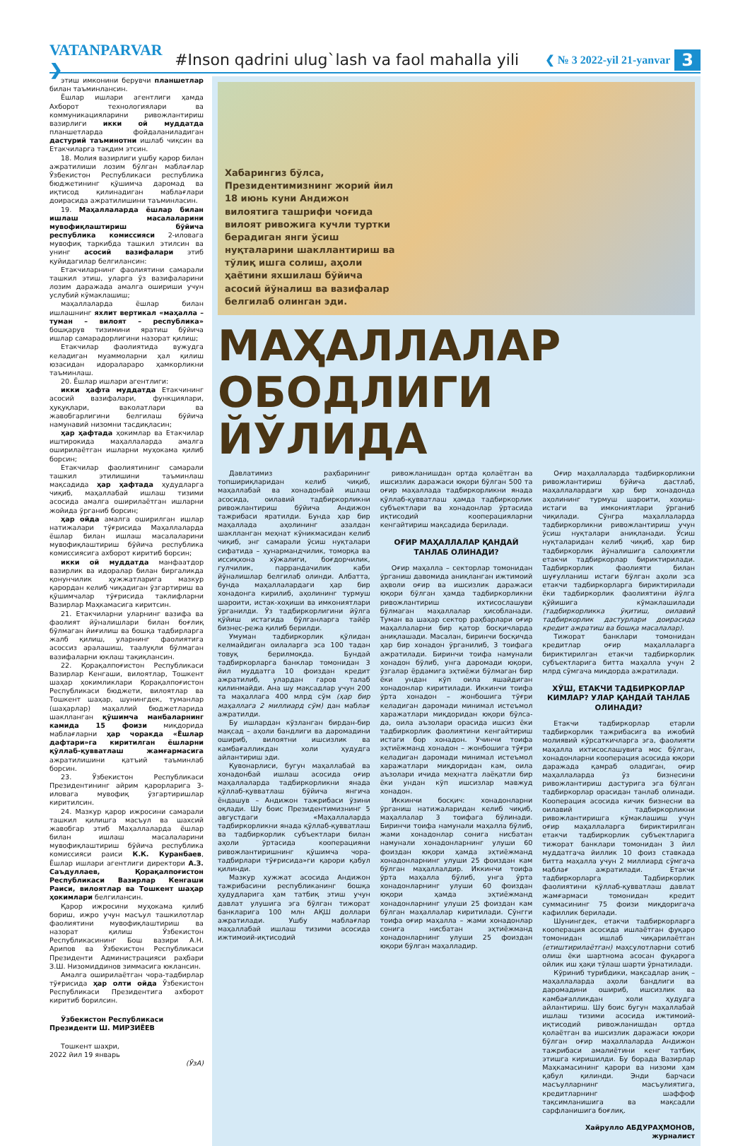VATANPARVAR ❯
#Inson qadrini ulug`lash va faol mahalla yili
❮ № 3 2022-yil 21-yanvar
3
этиш имконини берувчи планшетлар билан таъминлансин.
Ёшлар ишлари агентлиги ҳамда Ахборот технологиялари ва коммуникацияларини ривожлантириш вазирлиги икки ой муддатда планшетларда фойдаланиладиган дастурий таъминотни ишлаб чиқсин ва Етакчиларга тақдим этсин.
18. Молия вазирлиги ушбу қарор билан ажратилиши лозим бўлган маблағлар Ўзбекистон Республикаси республика бюджетининг қўшимча даромад ва иқтисод қилинадиган маблағлари доирасида ажратилишини таъминласин.
19. Маҳаллаларда ёшлар билан ишлаш масалаларини мувофиқлаштириш бўйича республика комиссияси 2-иловага мувофиқ таркибда ташкил этилсин ва унинг асосий вазифалари этиб қуйидагилар белгилансин:
Етакчиларнинг фаолиятини самарали ташкил этиш, уларга ўз вазифаларини лозим даражада амалга ошириши учун услубий кўмаклашиш;
маҳаллаларда ёшлар билан ишлашнинг яхлит вертикал «маҳалла – туман – вилоят – республика» бошқарув тизимини яратиш бўйича ишлар самарадорлигини назорат қилиш;
Етакчилар фаолиятида вужудга келадиган муаммоларни ҳал қилиш юзасидан идоралараро ҳамкорликни таъминлаш.
20. Ёшлар ишлари агентлиги:
икки ҳафта муддатда Етакчининг асосий вазифалари, функциялари, ҳуқуқлари, ваколатлари ва жавобгарлигини белгилаш бўйича намунавий низомни тасдиқласин;
ҳар ҳафтада ҳокимлар ва Етакчилар иштирокида маҳаллаларда амалга оширилаётган ишларни муҳокама қилиб борсин;
Етакчилар фаолиятининг самарали ташкил этилишини таъминлаш мақсадида ҳар ҳафтада ҳудудларга чиқиб, маҳаллабай ишлаш тизими асосида амалга оширилаётган ишларни жойида ўрганиб борсин;
ҳар ойда амалга оширилган ишлар натижалари тўғрисида Маҳаллаларда ёшлар билан ишлаш масалаларини мувофиқлаштириш бўйича республика комиссиясига ахборот киритиб борсин;
икки ой муддатда манфаатдор вазирлик ва идоралар билан биргаликда қонунчилик ҳужжатларига мазкур қарордан келиб чиқадиган ўзгартириш ва қўшимчалар тўғрисида таклифларни Вазирлар Маҳкамасига киритсин.
21. Етакчиларни уларнинг вазифа ва фаолият йўналишлари билан боғлиқ бўлмаган йиғилиш ва бошқа тадбирларга жалб қилиш, уларнинг фаолиятига асоссиз аралашиш, таалуқли бўлмаган вазифаларни юклаш тақиқлансин.
22. Қорақалпоғистон Республикаси Вазирлар Кенгаши, вилоятлар, Тошкент шаҳар ҳокимликлари Қорақалпоғистон Республикаси бюджети, вилоятлар ва Тошкент шаҳар, шунингдек, туманлар (шаҳарлар) маҳаллий бюджетларида шаклланган қўшимча манбаларнинг камида 15 фоизи миқдорида маблағларни ҳар чоракда «Ёшлар дафтари»га киритилган ёшларни қўллаб-қувватлаш жамғармасига ажратилишини қатъий таъминлаб борсин.
23. Ўзбекистон Республикаси Президентининг айрим қарорларига 3-иловага мувофиқ ўзгартиришлар киритилсин.
24. Мазкур қарор ижросини самарали ташкил қилишга масъул ва шахсий жавобгар этиб Маҳаллаларда ёшлар билан ишлаш масалаларини мувофиқлаштириш бўйича республика комиссияси раиси К.К. Куранбаев, Ёшлар ишлари агентлиги директори А.З. Саъдуллаев, Қорақалпоғистон Республикаси Вазирлар Кенгаши Раиси, вилоятлар ва Тошкент шаҳар ҳокимлари белгилансин.
Қарор ижросини муҳокама қилиб бориш, ижро учун масъул ташкилотлар фаолиятини мувофиқлаштириш ва назорат қилиш Ўзбекистон Республикасининг Бош вазири А.Н. Арипов ва Ўзбекистон Республикаси Президенти Администрацияси раҳбари З.Ш. Низомиддинов зиммасига юклансин.
Амалга оширилаётган чора-тадбирлар тўғрисида ҳар олти ойда Ўзбекистон Республикаси Президентига ахборот киритиб борилсин.
Ўзбекистон Республикаси
Президенти Ш. МИРЗИЁЕВ
Тошкент шаҳри,
2022 йил 19 январь
(ЎзА)
Хабарингиз бўлса, Президентимизнинг жорий йил 18 июнь куни Андижон вилоятига ташрифи чоғида вилоят ривожига кучли туртки берадиган янги ўсиш нуқталарини шакллантириш ва тўлиқ ишга солиш, аҳоли ҳаётини яхшилаш бўйича асосий йўналиш ва вазифалар белгилаб олинган эди.
МАҲАЛЛАЛАР
ОБОДЛИГИ ЙЎЛИДА
Давлатимиз раҳбарининг топшириқларидан келиб чиқиб, маҳаллабай ва хонадонбай ишлаш асосида, оилавий тадбиркорликни ривожлантириш бўйича Андижон тажрибаси яратилди. Бунда ҳар бир маҳаллада аҳолининг азалдан шаклланган меҳнат кўникмасидан келиб чиқиб, энг самарали ўсиш нуқталари сифатида – ҳунармандчилик, томорқа ва иссиқхона хўжалиги, боғдорчилик, гулчилик, паррандачилик каби йўналишлар белгилаб олинди. Албатта, бунда маҳаллалардаги ҳар бир хонадонга кирилиб, аҳолининг турмуш шароити, истак-хоҳиши ва имкониятлари ўрганилди. Ўз тадбиркорлигини йўлга қўйиш истагида бўлганларга тайёр бизнес-режа қилиб берилди.
Умуман тадбиркорлик қўлидан келмайдиган оилаларга эса 100 тадан товуқ берилмоқда. Бундай тадбиркорларга банклар томонидан 3 йил муддатга 10 фоиздан кредит ажратилиб, улардан гаров талаб қилинмайди. Ана шу мақсадлар учун 200 та маҳаллага 400 млрд сўм (ҳар бир маҳаллага 2 миллиард сўм) дан маблағ ажратилди.
Бу ишлардан кўзланган бирдан-бир мақсад – аҳоли бандлиги ва даромадини ошириб, вилоятни ишсизлик ва камбағалликдан холи ҳудудга айлантириш эди.
Қувонарлиси, бугун маҳаллабай ва хонадонбай ишлаш асосида оғир маҳаллаларда тадбиркорликни янада қўллаб-қувватлаш бўйича янгича ёндашув – Андижон тажрибаси ўзини оқлади. Шу боис Президентимизнинг 5 августдаги «Маҳаллаларда тадбиркорликни янада қўллаб-қувватлаш ва тадбиркорлик субъектлари билан аҳоли ўртасида кооперацияни ривожлантиришнинг қўшимча чора-тадбирлари тўғрисида»ги қарори қабул қилинди.
Мазкур ҳужжат асосида Андижон тажрибасини республиканинг бошқа ҳудудларига ҳам татбиқ этиш учун давлат улушига эга бўлган тижорат банкларига 100 млн АҚШ доллари ажратилади. Ушбу маблағлар маҳаллабай ишлаш тизими асосида ижтимоий-иқтисодий
ривожланишдан ортда қолаётган ва ишсизлик даражаси юқори бўлган 500 та оғир маҳаллада тадбиркорликни янада қўллаб-қувватлаш ҳамда тадбиркорлик субъектлари ва хонадонлар ўртасида иқтисодий кооперацияларни кенгайтириш мақсадида берилади.
ОҒИР МАҲАЛЛАЛАР ҚАНДАЙ ТАНЛАБ ОЛИНАДИ?
Оғир маҳалла – секторлар томонидан ўрганиш давомида аниқланган ижтимоий аҳволи оғир ва ишсизлик даражаси юқори бўлган ҳамда тадбиркорликни ривожлантириш ихтисослашуви бўлмаган маҳаллалар ҳисобланади. Туман ва шаҳар сектор раҳбарлари оғир маҳаллаларни бир қатор босқичларда аниқлашади. Масалан, биринчи босқичда ҳар бир хонадон ўрганилиб, 3 тоифага ажратилади. Биринчи тоифа намунали хонадон бўлиб, унга даромади юқори, ўзгалар ёрдамига эҳтиёжи бўлмаган бир ёки ундан кўп оила яшайдиган хонадонлар киритилади. Иккинчи тоифа ўрта хонадон – жонбошига тўғри келадиган даромади минимал истеъмол харажатлари миқдоридан юқори бўлса-да, оила аъзолари орасида ишсиз ёки тадбиркорлик фаолиятини кенгайтириш истаги бор хонадон. Учинчи тоифа эҳтиёжманд хонадон – жонбошига тўғри келадиган даромади минимал истеъмол харажатлари миқдоридан кам, оила аъзолари ичида меҳнатга лаёқатли бир ёки ундан кўп ишсизлар мавжуд хонадон.
Иккинчи босқич: хонадонларни ўрганиш натижаларидан келиб чиқиб, маҳаллалар 3 тоифага бўлинади. Биринчи тоифа намунали маҳалла бўлиб, жами хонадонлар сонига нисбатан намунали хонадонларнинг улуши 60 фоиздан юқори ҳамда эҳтиёжманд хонадонларнинг улуши 25 фоиздан кам бўлган маҳаллалдир. Иккинчи тоифа ўрта маҳалла бўлиб, унга ўрта хонадонларнинг улуши 60 фоиздан юқори ҳамда эҳтиёжманд хонадонларнинг улуши 25 фоиздан кам бўлган маҳаллалар киритилади. Сўнгги тоифа оғир маҳалла – жами хонадонлар сонига нисбатан эҳтиёжманд хонадонларнинг улуши 25 фоиздан юқори бўлган маҳалладир.
Оғир маҳаллаларда тадбиркорликни ривожлантириш бўйича дастлаб, маҳаллалардаги ҳар бир хонадонда аҳолининг турмуш шароити, хоҳиш-истаги ва имкониятлари ўрганиб чиқилади. Сўнгра маҳаллаларда тадбиркорликни ривожлантириш учун ўсиш нуқталари аниқланади. Ўсиш нуқталаридан келиб чиқиб, ҳар бир тадбиркорлик йўналишига салоҳиятли етакчи тадбиркорлар бириктирилади. Тадбиркорлик фаолияти билан шуғулланиш истаги бўлган аҳоли эса етакчи тадбиркорларга бириктирилади ёки тадбиркорлик фаолиятини йўлга қўйишига кўмаклашилади (тадбиркорликка ўқитиш, оилавий тадбиркорлик дастурлари доирасида кредит ажратиш ва бошқа масалалар).
Тижорат банклари томонидан кредитлар оғир маҳаллаларга бириктирилган етакчи тадбиркорлик субъектларига битта маҳалла учун 2 млрд сўмгача миқдорда ажратилади.
ХЎШ, ЕТАКЧИ ТАДБИРКОРЛАР КИМЛАР? УЛАР ҚАНДАЙ ТАНЛАБ ОЛИНАДИ?
Етакчи тадбиркорлар етарли тадбиркорлик тажрибасига ва ижобий молиявий кўрсаткичларга эга, фаолияти маҳалла ихтисослашувига мос бўлган, хонадонларни кооперация асосида юқори даражада қамраб оладиган, оғир маҳаллаларда ўз бизнесини ривожлантириш дастурига эга бўлган тадбиркорлар орасидан танлаб олинади. Кооперация асосида кичик бизнесни ва оилавий тадбиркорликни ривожлантиришга кўмаклашиш учун оғир маҳаллаларга бириктирилган етакчи тадбиркорлик субъектларига тижорат банклари томонидан 3 йил муддатгача йиллик 10 фоиз ставкада битта маҳалла учун 2 миллиард сўмгача маблағ ажратилади. Етакчи тадбиркорларга Тадбиркорлик фаолиятини қўллаб-қувватлаш давлат жамғармаси томонидан кредит суммасининг 75 фоизи миқдоригача кафиллик берилади.
Шунингдек, етакчи тадбиркорларга кооперация асосида ишлаётган фуқаро томонидан ишлаб чиқарилаётган (етиштирилаётган) маҳсулотларни сотиб олиш ёки шартнома асосан фуқарога ойлик иш ҳақи тўлаш шарти ўрнатилади.
Кўриниб турибдики, мақсадлар аниқ – маҳаллаларда аҳоли бандлиги ва даромадини ошириб, ишсизлик ва камбағалликдан холи ҳудудга айлантириш. Шу боис бугун маҳаллабай ишлаш тизими асосида ижтимоий-иқтисодий ривожланишдан ортда қолаётган ва ишсизлик даражаси юқори бўлган оғир маҳаллаларда Андижон тажрибаси амалиётини кенг татбиқ этишга киришилди. Бу борада Вазирлар Маҳкамасининг қарори ва низоми ҳам қабул қилинди. Энди барчаси масъулларнинг масъулиятига, кредитларнинг шаффоф тақсимланишига ва мақсадли сарфланишига боғлиқ.
Хайрулло АБДУРАҲМОНОВ,
журналист